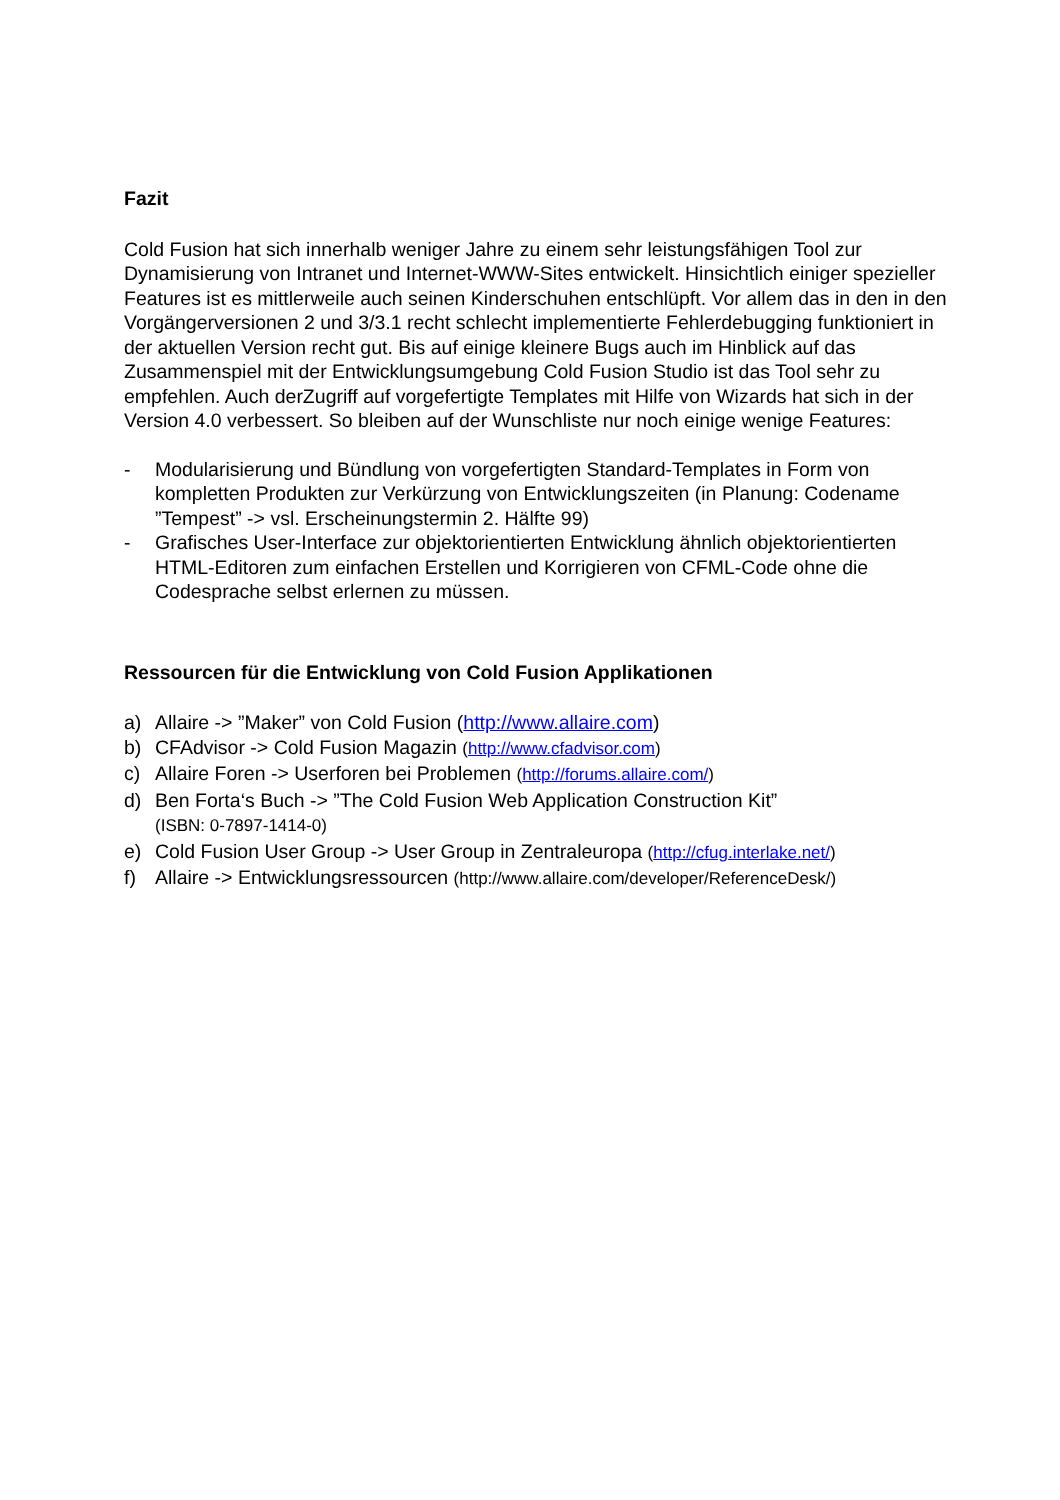Fazit
Cold Fusion hat sich innerhalb weniger Jahre zu einem sehr leistungsfähigen Tool zur Dynamisierung von Intranet und Internet-WWW-Sites entwickelt. Hinsichtlich einiger spezieller Features ist es mittlerweile auch seinen Kinderschuhen entschlüpft. Vor allem das in den in den Vorgängerversionen 2 und 3/3.1 recht schlecht implementierte Fehlerdebugging funktioniert in der aktuellen Version recht gut. Bis auf einige kleinere Bugs auch im Hinblick auf das Zusammenspiel mit der Entwicklungsumgebung Cold Fusion Studio ist das Tool sehr zu empfehlen. Auch derZugriff auf vorgefertigte Templates mit Hilfe von Wizards hat sich in der Version 4.0 verbessert. So bleiben auf der Wunschliste nur noch einige wenige Features:
- Modularisierung und Bündlung von vorgefertigten Standard-Templates in Form von kompletten Produkten zur Verkürzung von Entwicklungszeiten (in Planung: Codename ”Tempest” -> vsl. Erscheinungstermin 2. Hälfte 99)
- Grafisches User-Interface zur objektorientierten Entwicklung ähnlich objektorientierten HTML-Editoren zum einfachen Erstellen und Korrigieren von CFML-Code ohne die Codesprache selbst erlernen zu müssen.
Ressourcen für die Entwicklung von Cold Fusion Applikationen
a) Allaire -> ”Maker” von Cold Fusion (http://www.allaire.com)
b) CFAdvisor -> Cold Fusion Magazin (http://www.cfadvisor.com)
c) Allaire Foren -> Userforen bei Problemen (http://forums.allaire.com/)
d) Ben Forta‘s Buch -> ”The Cold Fusion Web Application Construction Kit”
(ISBN: 0-7897-1414-0)
e) Cold Fusion User Group -> User Group in Zentraleuropa (http://cfug.interlake.net/)
f) Allaire -> Entwicklungsressourcen (http://www.allaire.com/developer/ReferenceDesk/)